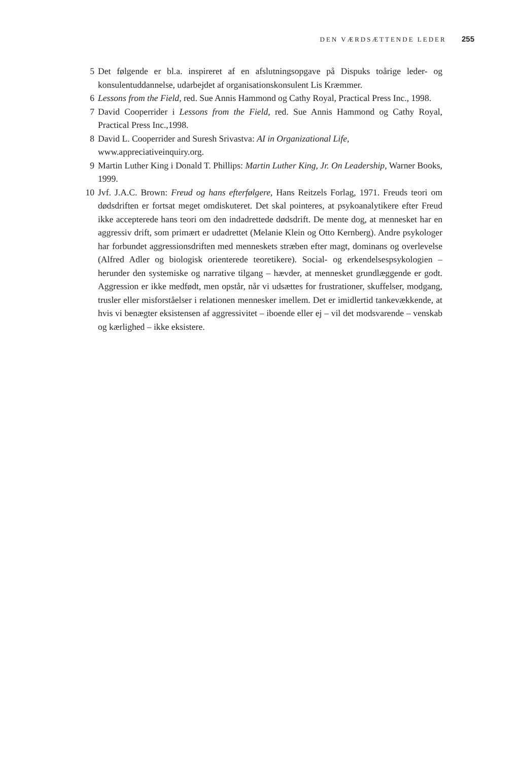DEN VÆRDSÆTTENDE LEDER 255
5 Det følgende er bl.a. inspireret af en afslutningsopgave på Dispuks toårige leder- og konsulentuddannelse, udarbejdet af organisationskonsulent Lis Kræmmer.
6 Lessons from the Field, red. Sue Annis Hammond og Cathy Royal, Practical Press Inc., 1998.
7 David Cooperrider i Lessons from the Field, red. Sue Annis Hammond og Cathy Royal, Practical Press Inc.,1998.
8 David L. Cooperrider and Suresh Srivastva: AI in Organizational Life,
www.appreciativeinquiry.org.
9 Martin Luther King i Donald T. Phillips: Martin Luther King, Jr. On Leadership, Warner Books, 1999.
10 Jvf. J.A.C. Brown: Freud og hans efterfølgere, Hans Reitzels Forlag, 1971. Freuds teori om dødsdriften er fortsat meget omdiskuteret. Det skal pointeres, at psykoanalytikere efter Freud ikke accepterede hans teori om den indadrettede dødsdrift. De mente dog, at mennesket har en aggressiv drift, som primært er udadrettet (Melanie Klein og Otto Kernberg). Andre psykologer har forbundet aggressionsdriften med menneskets stræben efter magt, dominans og overlevelse (Alfred Adler og biologisk orienterede teoretikere). Social- og erkendelsespsykologien – herunder den systemiske og narrative tilgang – hævder, at mennesket grundlæggende er godt. Aggression er ikke medfødt, men opstår, når vi udsættes for frustrationer, skuffelser, modgang, trusler eller misforståelser i relationen mennesker imellem. Det er imidlertid tankevækkende, at hvis vi benægter eksistensen af aggressivitet – iboende eller ej – vil det modsvarende – venskab og kærlighed – ikke eksistere.